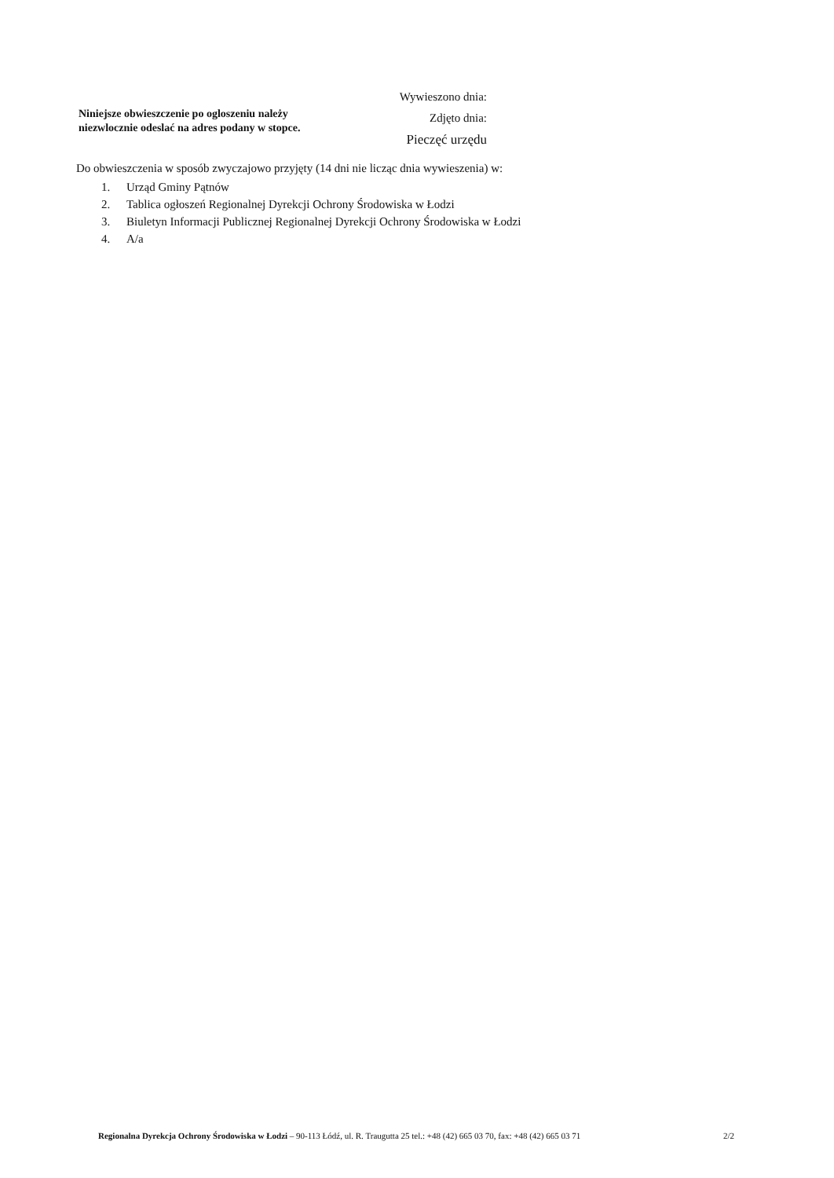Niniejsze obwieszczenie po ogloszeniu należy niezwlocznie odeslać na adres podany w stopce.
Wywieszono dnia:
Zdjęto dnia:
Pieczęć urzędu
Do obwieszczenia w sposób zwyczajowo przyjęty (14 dni nie licząc dnia wywieszenia) w:
1. Urząd Gminy Pątnów
2. Tablica ogłoszeń Regionalnej Dyrekcji Ochrony Środowiska w Łodzi
3. Biuletyn Informacji Publicznej Regionalnej Dyrekcji Ochrony Środowiska w Łodzi
4. A/a
Regionalna Dyrekcja Ochrony Środowiska w Łodzi – 90-113 Łódź, ul. R. Traugutta 25 tel.: +48 (42) 665 03 70, fax: +48 (42) 665 03 71
2/2